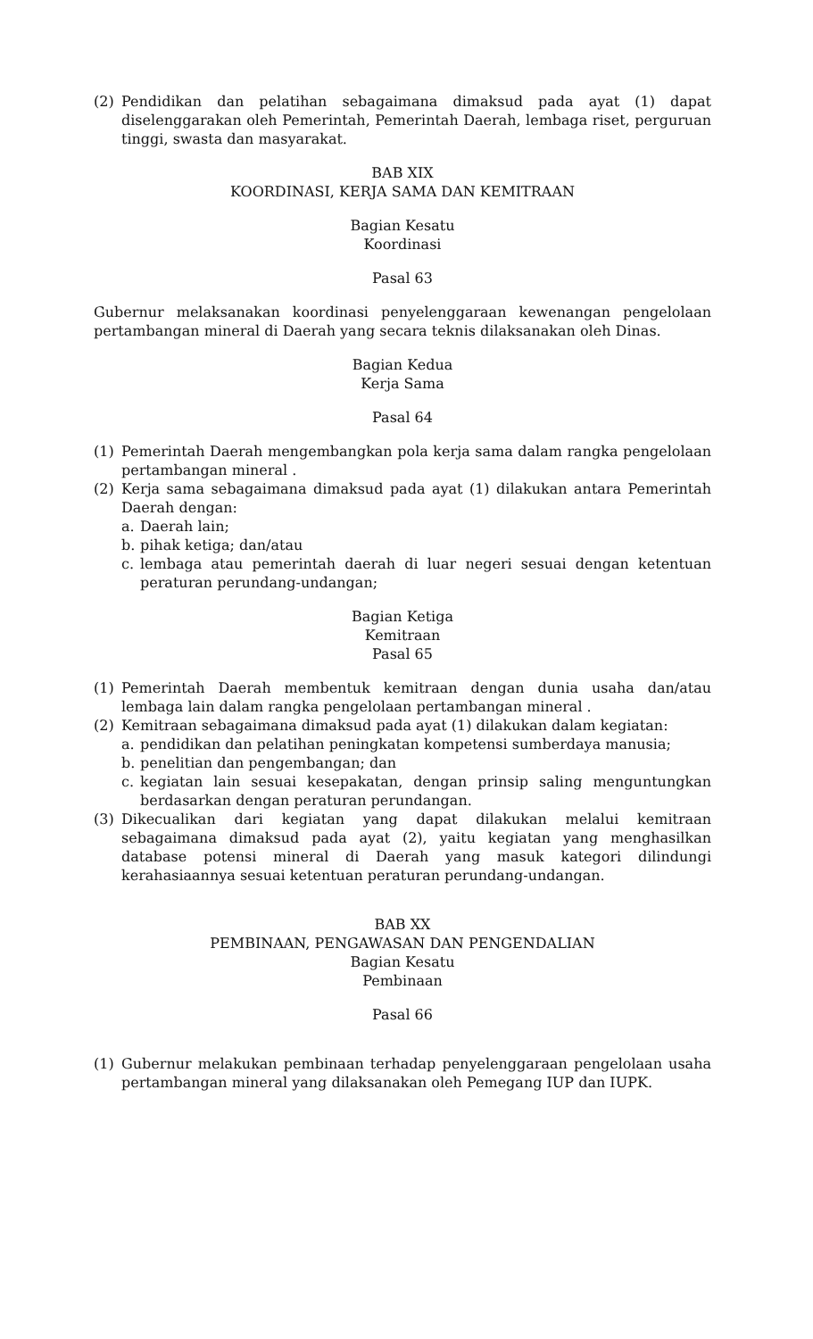(2) Pendidikan dan pelatihan sebagaimana dimaksud pada ayat (1) dapat diselenggarakan oleh Pemerintah, Pemerintah Daerah, lembaga riset, perguruan tinggi, swasta dan masyarakat.
BAB XIX
KOORDINASI, KERJA SAMA DAN KEMITRAAN
Bagian Kesatu
Koordinasi
Pasal 63
Gubernur melaksanakan koordinasi penyelenggaraan kewenangan pengelolaan pertambangan mineral di Daerah yang secara teknis dilaksanakan oleh Dinas.
Bagian Kedua
Kerja Sama
Pasal 64
(1) Pemerintah Daerah mengembangkan pola kerja sama dalam rangka pengelolaan pertambangan mineral .
(2) Kerja sama sebagaimana dimaksud pada ayat (1) dilakukan antara Pemerintah Daerah dengan:
a. Daerah lain;
b. pihak ketiga; dan/atau
c. lembaga atau pemerintah daerah di luar negeri sesuai dengan ketentuan peraturan perundang-undangan;
Bagian Ketiga
Kemitraan
Pasal 65
(1) Pemerintah Daerah membentuk kemitraan dengan dunia usaha dan/atau lembaga lain dalam rangka pengelolaan pertambangan mineral .
(2) Kemitraan sebagaimana dimaksud pada ayat (1) dilakukan dalam kegiatan:
a. pendidikan dan pelatihan peningkatan kompetensi sumberdaya manusia;
b. penelitian dan pengembangan; dan
c. kegiatan lain sesuai kesepakatan, dengan prinsip saling menguntungkan berdasarkan dengan peraturan perundangan.
(3) Dikecualikan dari kegiatan yang dapat dilakukan melalui kemitraan sebagaimana dimaksud pada ayat (2), yaitu kegiatan yang menghasilkan database potensi mineral di Daerah yang masuk kategori dilindungi kerahasiaannya sesuai ketentuan peraturan perundang-undangan.
BAB XX
PEMBINAAN, PENGAWASAN DAN PENGENDALIAN
Bagian Kesatu
Pembinaan
Pasal 66
(1) Gubernur melakukan pembinaan terhadap penyelenggaraan pengelolaan usaha pertambangan mineral yang dilaksanakan oleh Pemegang IUP dan IUPK.